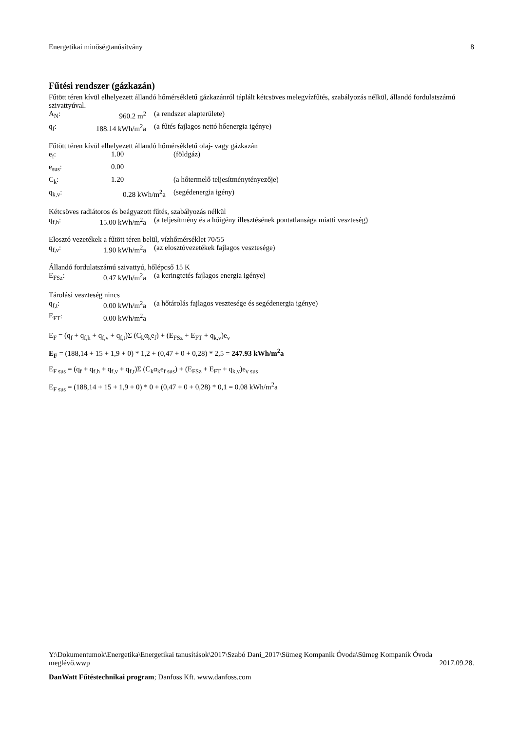Energetikai minőségtanúsítvány 8
Fűtési rendszer (gázkazán)
Fűtött téren kívül elhelyezett állandó hőmérsékletű gázkazánról táplált kétcsöves melegvízfűtés, szabályozás nélkül, állandó fordulatszámú szivattyúval.
| A<sub>N</sub>: | 960.2 m<sup>2</sup> | (a rendszer alapterülete) |
| q<sub>f</sub>: | 188.14 kWh/m<sup>2</sup>a | (a fűtés fajlagos nettó hőenergia igénye) |
Fűtött téren kívül elhelyezett állandó hőmérsékletű olaj- vagy gázkazán
| e<sub>f</sub>: | 1.00 | (földgáz) |
| e<sub>sus</sub>: | 0.00 | |
| C<sub>k</sub>: | 1.20 | (a hőtermelő teljesítménytényezője) |
| q<sub>k,v</sub>: | 0.28 kWh/m<sup>2</sup>a | (segédenergia igény) |
Kétcsöves radiátoros és beágyazott fűtés, szabályozás nélkül
| q<sub>f,h</sub>: | 15.00 kWh/m<sup>2</sup>a | (a teljesítmény és a hőigény illesztésének pontatlansága miatti veszteség) |
Elosztó vezetékek a fűtött téren belül, vízhőmérséklet 70/55
| q<sub>f,v</sub>: | 1.90 kWh/m<sup>2</sup>a | (az elosztóvezetékek fajlagos vesztesége) |
Állandó fordulatszámú szivattyú, hőlépcső 15 K
| E<sub>FSz</sub>: | 0.47 kWh/m<sup>2</sup>a | (a keringtetés fajlagos energia igénye) |
Tárolási veszteség nincs
| q<sub>f,t</sub>: | 0.00 kWh/m<sup>2</sup>a | (a hőtárolás fajlagos vesztesége és segédenergia igénye) |
| E<sub>FT</sub>: | 0.00 kWh/m<sup>2</sup>a | |
E<sub>F</sub> = (q<sub>f</sub> + q<sub>f,h</sub> + q<sub>f,v</sub> + q<sub>f,t</sub>)Σ (C<sub>k</sub>α<sub>k</sub>e<sub>f</sub>) + (E<sub>FSz</sub> + E<sub>FT</sub> + q<sub>k,v</sub>)e<sub>v</sub>
E<sub>F</sub> = (188,14 + 15 + 1,9 + 0) * 1,2 + (0,47 + 0 + 0,28) * 2,5 = 247.93 kWh/m<sup>2</sup>a
E<sub>F sus</sub> = (q<sub>f</sub> + q<sub>f,h</sub> + q<sub>f,v</sub> + q<sub>f,t</sub>)Σ (C<sub>k</sub>α<sub>k</sub>e<sub>f sus</sub>) + (E<sub>FSz</sub> + E<sub>FT</sub> + q<sub>k,v</sub>)e<sub>v sus</sub>
E<sub>F sus</sub> = (188,14 + 15 + 1,9 + 0) * 0 + (0,47 + 0 + 0,28) * 0,1 = 0.08 kWh/m<sup>2</sup>a
Y:\Dokumentumok\Energetika\Energetikai tanusítások\2017\Szabó Dani_2017\Sümeg Kompanik Óvoda\Sümeg Kompanik Óvoda meglévő.wwp 2017.09.28.
DanWatt Fűtéstechnikai program; Danfoss Kft. www.danfoss.com